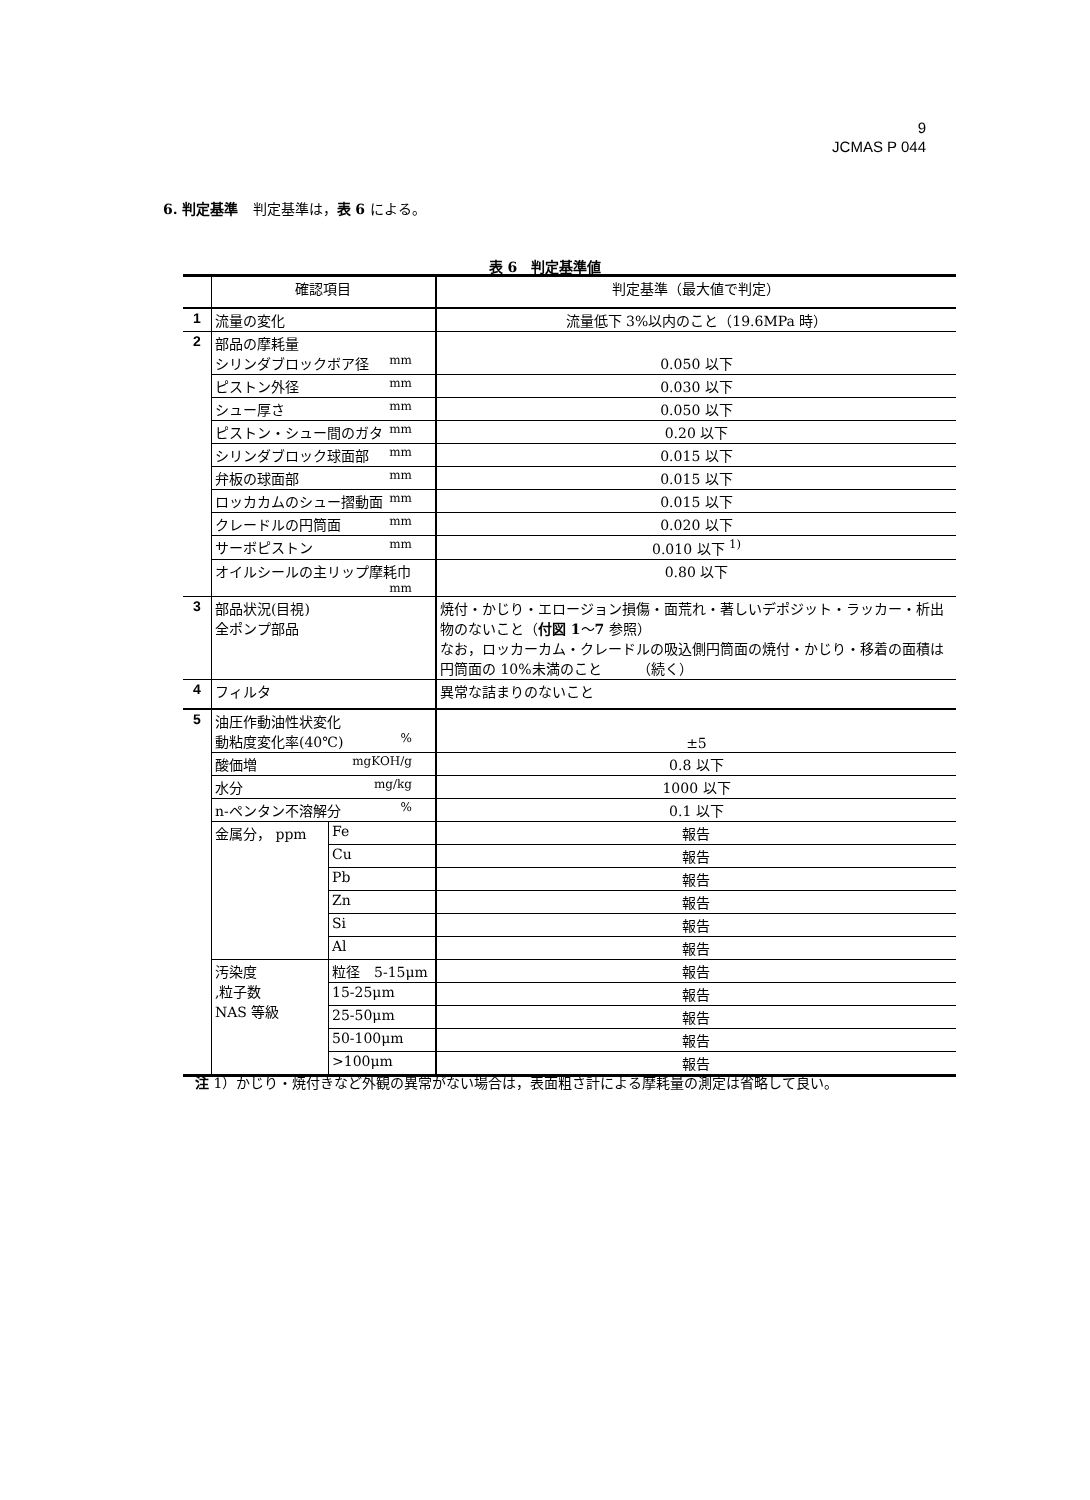9
JCMAS P 044
6. 判定基準　判定基準は，表 6 による。
表 6　判定基準値
| | 確認項目 | | 判定基準（最大値で判定） |
| 1 | 流量の変化 | | 流量低下 3%以内のこと（19.6MPa 時） |
| 2 | 部品の摩耗量 シリンダブロックボア径 mm | | 0.050 以下 |
| | ピストン外径 mm | | 0.030 以下 |
| | シュー厚さ mm | | 0.050 以下 |
| | ピストン・シュー間のガタ mm | | 0.20 以下 |
| | シリンダブロック球面部 mm | | 0.015 以下 |
| | 弁板の球面部 mm | | 0.015 以下 |
| | ロッカカムのシュー摺動面 mm | | 0.015 以下 |
| | クレードルの円筒面 mm | | 0.020 以下 |
| | サーボピストン mm | | 0.010 以下 <sup>1)</sup> |
| | オイルシールの主リップ摩耗巾 mm | | 0.80 以下 |
| 3 | 部品状況(目視) 全ポンプ部品 | | 焼付・かじり・エロージョン損傷・面荒れ・著しいデポジット・ラッカー・析出物のないこと（ 付図 1 ～ 7 参照） なお，ロッカーカム・クレードルの吸込側円筒面の焼付・かじり・移着の面積は円筒面の 10%未満のこと （続く） |
| 4 | フィルタ | | 異常な詰まりのないこと |
| 5 | 油圧作動油性状変化 動粘度変化率(40℃) % | | ±5 |
| | 酸価増 mgKOH/g | | 0.8 以下 |
| | 水分 mg/kg | | 1000 以下 |
| | n-ペンタン不溶解分 % | | 0.1 以下 |
| | 金属分， ppm | Fe | 報告 |
| | | Cu | 報告 |
| | | Pb | 報告 |
| | | Zn | 報告 |
| | | Si | 報告 |
| | | Al | 報告 |
| | 汚染度 ,粒子数 NAS 等級 | 粒径 5-15μm | 報告 |
| | | 15-25μm | 報告 |
| | | 25-50μm | 報告 |
| | | 50-100μm | 報告 |
| | | >100μm | 報告 |
注 1）かじり・焼付きなど外観の異常がない場合は，表面粗さ計による摩耗量の測定は省略して良い。